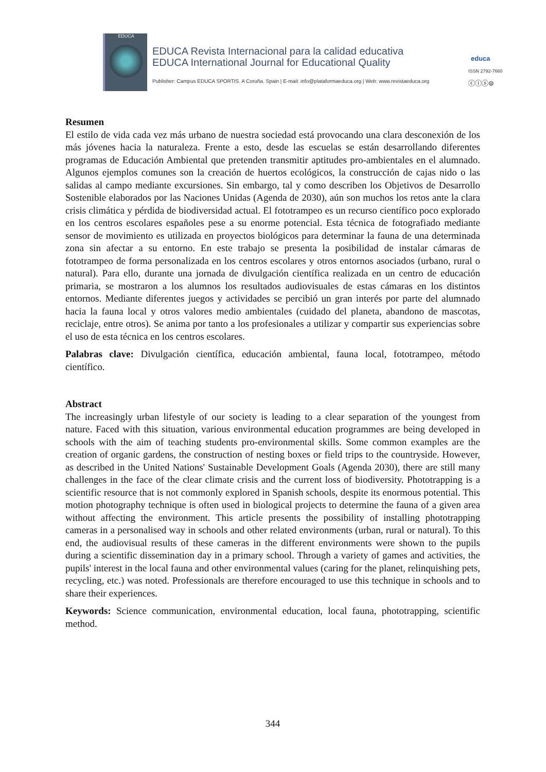EDUCA
EDUCA Revista Internacional para la calidad educativa
EDUCA International Journal for Educational Quality
educa
ISSN 2792-7660
Publisher: Campus EDUCA SPORTIS. A Coruña. Spain | E-mail: info@plataformaeduca.org | Web: www.revistaeduca.org
ⓒⓘⓢ⊜
Resumen
El estilo de vida cada vez más urbano de nuestra sociedad está provocando una clara desconexión de los más jóvenes hacia la naturaleza. Frente a esto, desde las escuelas se están desarrollando diferentes programas de Educación Ambiental que pretenden transmitir aptitudes pro-ambientales en el alumnado. Algunos ejemplos comunes son la creación de huertos ecológicos, la construcción de cajas nido o las salidas al campo mediante excursiones. Sin embargo, tal y como describen los Objetivos de Desarrollo Sostenible elaborados por las Naciones Unidas (Agenda de 2030), aún son muchos los retos ante la clara crisis climática y pérdida de biodiversidad actual. El fototrampeo es un recurso científico poco explorado en los centros escolares españoles pese a su enorme potencial. Esta técnica de fotografiado mediante sensor de movimiento es utilizada en proyectos biológicos para determinar la fauna de una determinada zona sin afectar a su entorno. En este trabajo se presenta la posibilidad de instalar cámaras de fototrampeo de forma personalizada en los centros escolares y otros entornos asociados (urbano, rural o natural). Para ello, durante una jornada de divulgación científica realizada en un centro de educación primaria, se mostraron a los alumnos los resultados audiovisuales de estas cámaras en los distintos entornos. Mediante diferentes juegos y actividades se percibió un gran interés por parte del alumnado hacia la fauna local y otros valores medio ambientales (cuidado del planeta, abandono de mascotas, reciclaje, entre otros). Se anima por tanto a los profesionales a utilizar y compartir sus experiencias sobre el uso de esta técnica en los centros escolares.
Palabras clave: Divulgación científica, educación ambiental, fauna local, fototrampeo, método científico.
Abstract
The increasingly urban lifestyle of our society is leading to a clear separation of the youngest from nature. Faced with this situation, various environmental education programmes are being developed in schools with the aim of teaching students pro-environmental skills. Some common examples are the creation of organic gardens, the construction of nesting boxes or field trips to the countryside. However, as described in the United Nations' Sustainable Development Goals (Agenda 2030), there are still many challenges in the face of the clear climate crisis and the current loss of biodiversity. Phototrapping is a scientific resource that is not commonly explored in Spanish schools, despite its enormous potential. This motion photography technique is often used in biological projects to determine the fauna of a given area without affecting the environment. This article presents the possibility of installing phototrapping cameras in a personalised way in schools and other related environments (urban, rural or natural). To this end, the audiovisual results of these cameras in the different environments were shown to the pupils during a scientific dissemination day in a primary school. Through a variety of games and activities, the pupils' interest in the local fauna and other environmental values (caring for the planet, relinquishing pets, recycling, etc.) was noted. Professionals are therefore encouraged to use this technique in schools and to share their experiences.
Keywords: Science communication, environmental education, local fauna, phototrapping, scientific method.
344